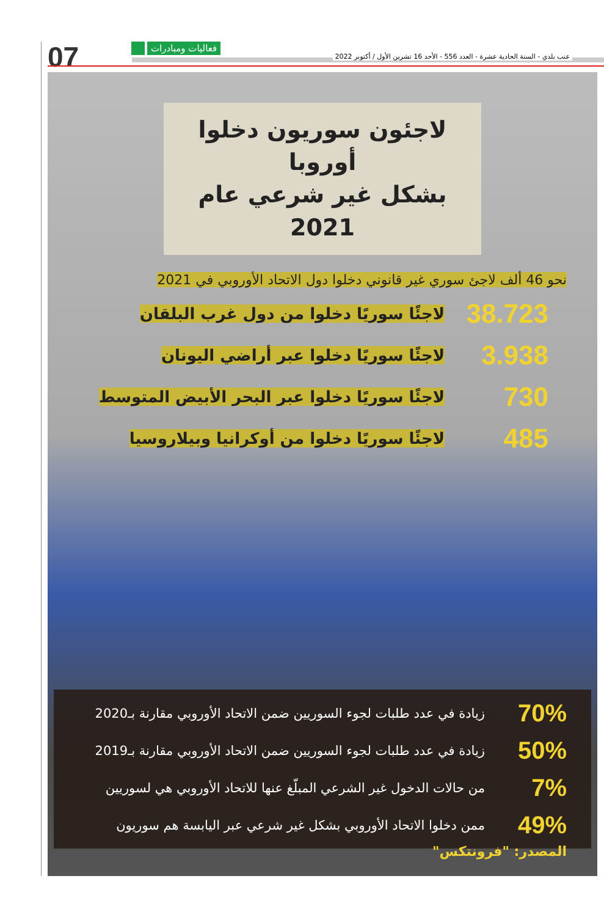07 فعاليات ومبادرات
عنب بلدي - السنة الحادية عشرة - العدد 556 - الأحد 16 تشرين الأول / أكتوبر 2022
لاجئون سوريون دخلوا أوروبا
بشكل غير شرعي عام 2021
نحو 46 ألف لاجئ سوري غير قانوني دخلوا دول الاتحاد الأوروبي في 2021
38.723 لاجئًا سوريًا دخلوا من دول غرب البلقان
3.938 لاجئًا سوريًا دخلوا عبر أراضي اليونان
730 لاجئًا سوريًا دخلوا عبر البحر الأبيض المتوسط
485 لاجئًا سوريًا دخلوا من أوكرانيا وبيلاروسيا
70% زيادة في عدد طلبات لجوء السوريين ضمن الاتحاد الأوروبي مقارنة بـ2020
50% زيادة في عدد طلبات لجوء السوريين ضمن الاتحاد الأوروبي مقارنة بـ2019
7% من حالات الدخول غير الشرعي المبلّغ عنها للاتحاد الأوروبي هي لسوريين
49% ممن دخلوا الاتحاد الأوروبي بشكل غير شرعي عبر اليابسة هم سوريون
المصدر: "فرونتكس"